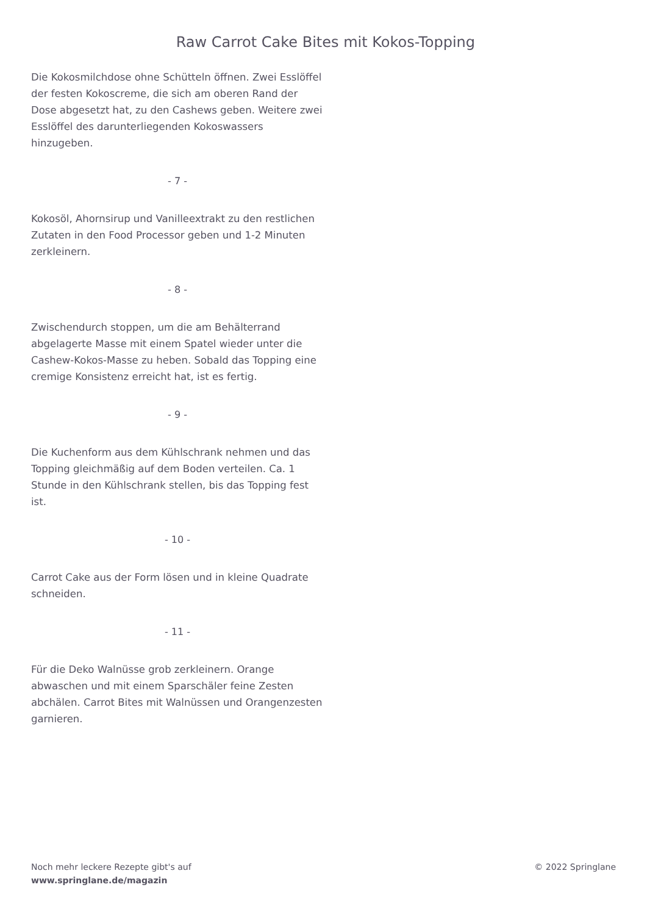Raw Carrot Cake Bites mit Kokos-Topping
Die Kokosmilchdose ohne Schütteln öffnen. Zwei Esslöffel der festen Kokoscreme, die sich am oberen Rand der Dose abgesetzt hat, zu den Cashews geben. Weitere zwei Esslöffel des darunterliegenden Kokoswassers hinzugeben.
- 7 -
Kokosöl, Ahornsirup und Vanilleextrakt zu den restlichen Zutaten in den Food Processor geben und 1-2 Minuten zerkleinern.
- 8 -
Zwischendurch stoppen, um die am Behälterrand abgelagerte Masse mit einem Spatel wieder unter die Cashew-Kokos-Masse zu heben. Sobald das Topping eine cremige Konsistenz erreicht hat, ist es fertig.
- 9 -
Die Kuchenform aus dem Kühlschrank nehmen und das Topping gleichmäßig auf dem Boden verteilen. Ca. 1 Stunde in den Kühlschrank stellen, bis das Topping fest ist.
- 10 -
Carrot Cake aus der Form lösen und in kleine Quadrate schneiden.
- 11 -
Für die Deko Walnüsse grob zerkleinern. Orange abwaschen und mit einem Sparschäler feine Zesten abchälen. Carrot Bites mit Walnüssen und Orangenzesten garnieren.
Noch mehr leckere Rezepte gibt's auf
www.springlane.de/magazin
© 2022 Springlane